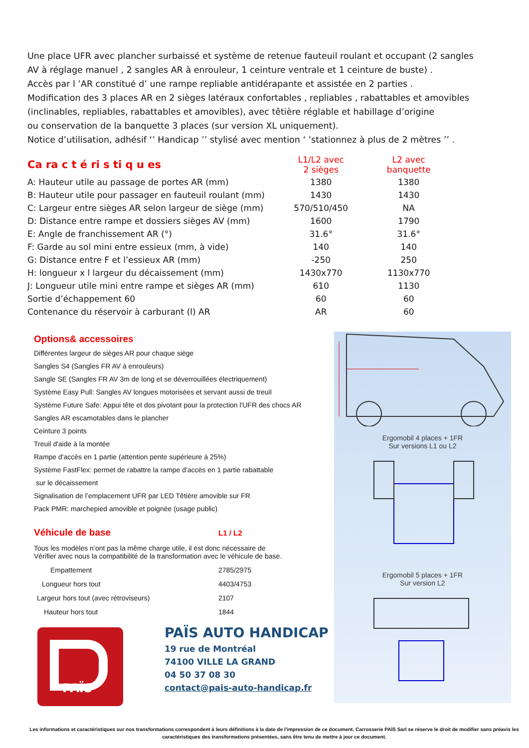Une place UFR avec plancher surbaissé et système de retenue fauteuil roulant et occupant (2 sangles AV à réglage manuel , 2 sangles AR à enrouleur, 1 ceinture ventrale et 1 ceinture de buste) .
Accès par l ’AR constitué d’ une rampe repliable antidérapante et assistée en 2 parties .
Modification des 3 places AR en 2 sièges latéraux confortables , repliables , rabattables et amovibles (inclinables, repliables, rabattables et amovibles), avec têtière réglable et habillage d’origine
ou conservation de la banquette 3 places (sur version XL uniquement).
Notice d’utilisation, adhésif ‘’ Handicap ’’ stylisé avec mention ‘ ’stationnez à plus de 2 mètres ’’ .
| Ca ra c t é ri s ti q u es | L1/L2 avec 2 sièges | L2 avec banquette |
| --- | --- | --- |
| A: Hauteur utile au passage de portes AR (mm) | 1380 | 1380 |
| B: Hauteur utile pour passager en fauteuil roulant (mm) | 1430 | 1430 |
| C: Largeur entre sièges AR selon largeur de siège (mm) | 570/510/450 | NA |
| D: Distance entre rampe et dossiers sièges AV (mm) | 1600 | 1790 |
| E: Angle de franchissement AR (°) | 31.6° | 31.6° |
| F: Garde au sol mini entre essieux (mm, à vide) | 140 | 140 |
| G: Distance entre F et l’essieux AR (mm) | -250 | 250 |
| H: longueur x l largeur du décaissement (mm) | 1430x770 | 1130x770 |
| J: Longueur utile mini entre rampe et sièges AR (mm) | 610 | 1130 |
| Sortie d’échappement 60 | 60 | 60 |
| Contenance du réservoir à carburant (l) AR | AR | 60 |
Options& accessoires
Différentes largeur de sièges AR pour chaque siège
Sangles S4 (Sangles FR AV à enrouleurs)
Sangle SE (Sangles FR AV 3m de long et se déverrouillées électriquement)
Système Easy Pull: Sangles AV longues motorisées et servant aussi de treuil
Système Future Safe: Appui tête et dos pivotant pour la protection l'UFR des chocs AR
Sangles AR escamotables dans le plancher
Ceinture 3 points
Treuil d'aide à la montée
Rampe d'accès en 1 partie (attention pente supérieure à 25%)
Système FastFlex: permet de rabattre la rampe d'accès en 1 partie rabattable
sur le décaissement
Signalisation de l’emplacement UFR par LED Têtière amovible sur FR
Pack PMR: marchepied amovible et poignée (usage public)
| Véhicule de base | L1 / L2 |
| Tous les modèles n’ont pas la même charge utile, il est donc nécessaire de Vérifier avec nous la compatibilité de la transformation avec le véhicule de base. | |
| Empattement | 2785/2975 |
| Longueur hors tout | 4403/4753 |
| Largeur hors tout (avec rétroviseurs) | 2107 |
| Hauteur hors tout | 1844 |
Ergomobil 4 places + 1FR
Sur versions L1 ou L2
Ergomobil 5 places + 1FR
Sur version L2
PAÏS
PAÏS AUTO HANDICAP
19 rue de Montréal
74100 VILLE LA GRAND
04 50 37 08 30
contact@pais-auto-handicap.fr
Les informations et caractéristiques sur nos transformations correspondent à leurs définitions à la date de l'impression de ce document. Carrosserie PAÏS Sarl se réserve le droit de modifier sans préavis les caractéristiques des transformations présentées, sans être tenu de mettre à jour ce document.